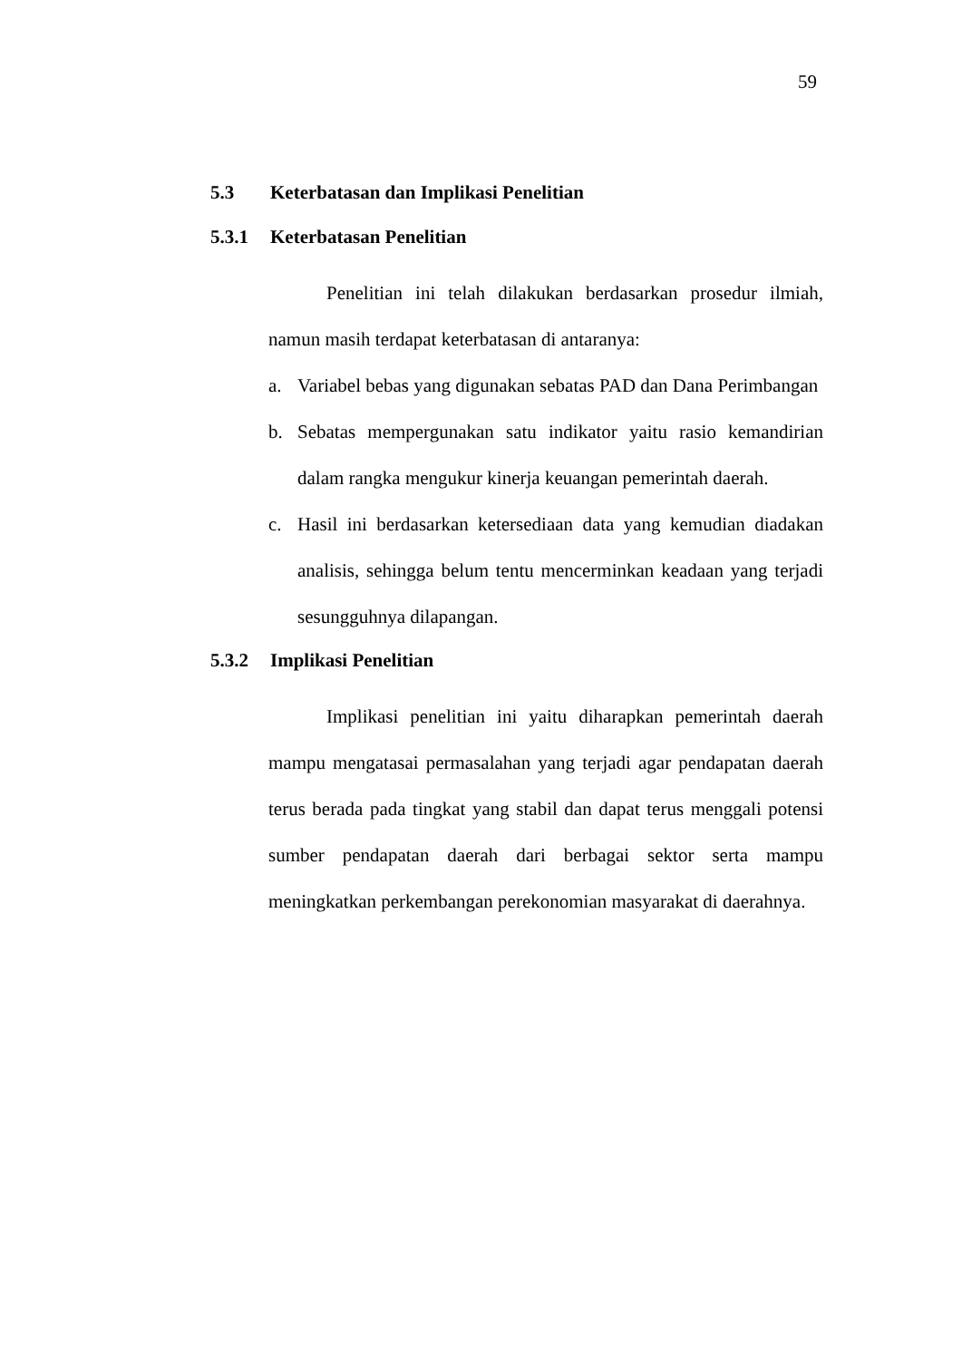59
5.3 Keterbatasan dan Implikasi Penelitian
5.3.1 Keterbatasan Penelitian
Penelitian ini telah dilakukan berdasarkan prosedur ilmiah, namun masih terdapat keterbatasan di antaranya:
a. Variabel bebas yang digunakan sebatas PAD dan Dana Perimbangan
b. Sebatas mempergunakan satu indikator yaitu rasio kemandirian dalam rangka mengukur kinerja keuangan pemerintah daerah.
c. Hasil ini berdasarkan ketersediaan data yang kemudian diadakan analisis, sehingga belum tentu mencerminkan keadaan yang terjadi sesungguhnya dilapangan.
5.3.2 Implikasi Penelitian
Implikasi penelitian ini yaitu diharapkan pemerintah daerah mampu mengatasai permasalahan yang terjadi agar pendapatan daerah terus berada pada tingkat yang stabil dan dapat terus menggali potensi sumber pendapatan daerah dari berbagai sektor serta mampu meningkatkan perkembangan perekonomian masyarakat di daerahnya.